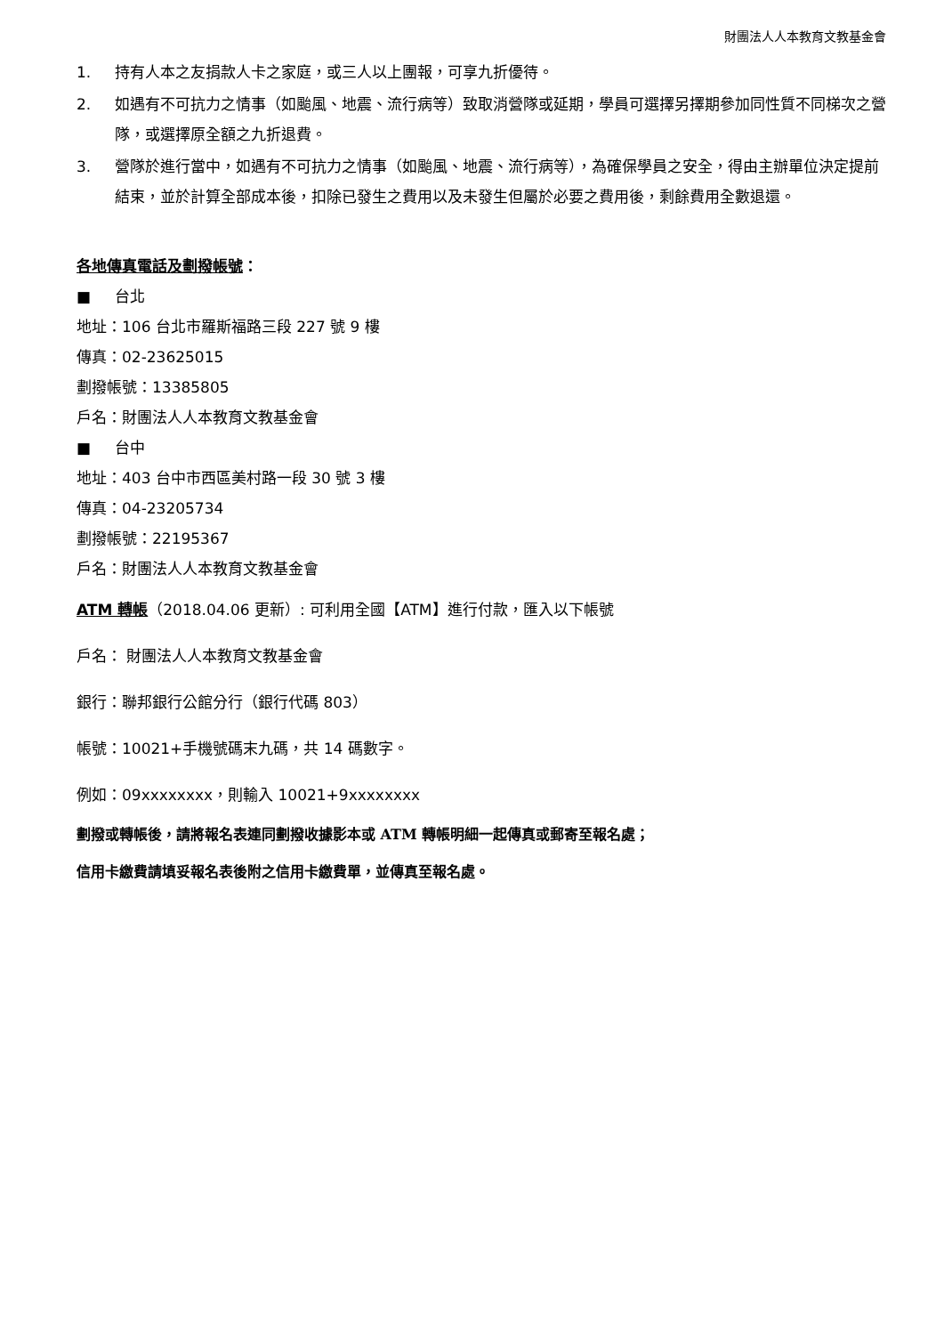財團法人人本教育文教基金會
1. 持有人本之友捐款人卡之家庭，或三人以上團報，可享九折優待。
2. 如遇有不可抗力之情事（如颱風、地震、流行病等）致取消營隊或延期，學員可選擇另擇期參加同性質不同梯次之營隊，或選擇原全額之九折退費。
3. 營隊於進行當中，如遇有不可抗力之情事（如颱風、地震、流行病等），為確保學員之安全，得由主辦單位決定提前結束，並於計算全部成本後，扣除已發生之費用以及未發生但屬於必要之費用後，剩餘費用全數退還。
各地傳真電話及劃撥帳號：
■ 台北
地址：106 台北市羅斯福路三段 227 號 9 樓
傳真：02-23625015
劃撥帳號：13385805
戶名：財團法人人本教育文教基金會
■ 台中
地址：403 台中市西區美村路一段 30 號 3 樓
傳真：04-23205734
劃撥帳號：22195367
戶名：財團法人人本教育文教基金會
ATM 轉帳（2018.04.06 更新）: 可利用全國【ATM】進行付款，匯入以下帳號
戶名： 財團法人人本教育文教基金會
銀行：聯邦銀行公館分行（銀行代碼 803）
帳號：10021+手機號碼末九碼，共 14 碼數字。
例如：09xxxxxxxx，則輸入 10021+9xxxxxxxx
劃撥或轉帳後，請將報名表連同劃撥收據影本或 ATM 轉帳明細一起傳真或郵寄至報名處；
信用卡繳費請填妥報名表後附之信用卡繳費單，並傳真至報名處。